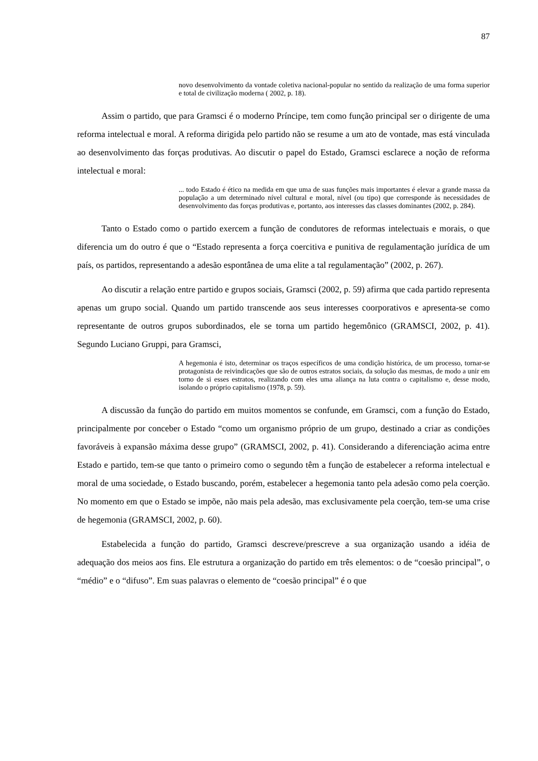87
novo desenvolvimento da vontade coletiva nacional-popular no sentido da realização de uma forma superior e total de civilização moderna ( 2002, p. 18).
Assim o partido, que para Gramsci é o moderno Príncipe, tem como função principal ser o dirigente de uma reforma intelectual e moral. A reforma dirigida pelo partido não se resume a um ato de vontade, mas está vinculada ao desenvolvimento das forças produtivas. Ao discutir o papel do Estado, Gramsci esclarece a noção de reforma intelectual e moral:
... todo Estado é ético na medida em que uma de suas funções mais importantes é elevar a grande massa da população a um determinado nível cultural e moral, nível (ou tipo) que corresponde às necessidades de desenvolvimento das forças produtivas e, portanto, aos interesses das classes dominantes (2002, p. 284).
Tanto o Estado como o partido exercem a função de condutores de reformas intelectuais e morais, o que diferencia um do outro é que o “Estado representa a força coercitiva e punitiva de regulamentação jurídica de um país, os partidos, representando a adesão espontânea de uma elite a tal regulamentação” (2002, p. 267).
Ao discutir a relação entre partido e grupos sociais, Gramsci (2002, p. 59) afirma que cada partido representa apenas um grupo social. Quando um partido transcende aos seus interesses coorporativos e apresenta-se como representante de outros grupos subordinados, ele se torna um partido hegemônico (GRAMSCI, 2002, p. 41). Segundo Luciano Gruppi, para Gramsci,
A hegemonia é isto, determinar os traços específicos de uma condição histórica, de um processo, tornar-se protagonista de reivindicações que são de outros estratos sociais, da solução das mesmas, de modo a unir em torno de si esses estratos, realizando com eles uma aliança na luta contra o capitalismo e, desse modo, isolando o próprio capitalismo (1978, p. 59).
A discussão da função do partido em muitos momentos se confunde, em Gramsci, com a função do Estado, principalmente por conceber o Estado “como um organismo próprio de um grupo, destinado a criar as condições favoráveis à expansão máxima desse grupo” (GRAMSCI, 2002, p. 41). Considerando a diferenciação acima entre Estado e partido, tem-se que tanto o primeiro como o segundo têm a função de estabelecer a reforma intelectual e moral de uma sociedade, o Estado buscando, porém, estabelecer a hegemonia tanto pela adesão como pela coerção. No momento em que o Estado se impõe, não mais pela adesão, mas exclusivamente pela coerção, tem-se uma crise de hegemonia (GRAMSCI, 2002, p. 60).
Estabelecida a função do partido, Gramsci descreve/prescreve a sua organização usando a idéia de adequação dos meios aos fins. Ele estrutura a organização do partido em três elementos: o de “coesão principal”, o “médio” e o “difuso”. Em suas palavras o elemento de “coesão principal” é o que